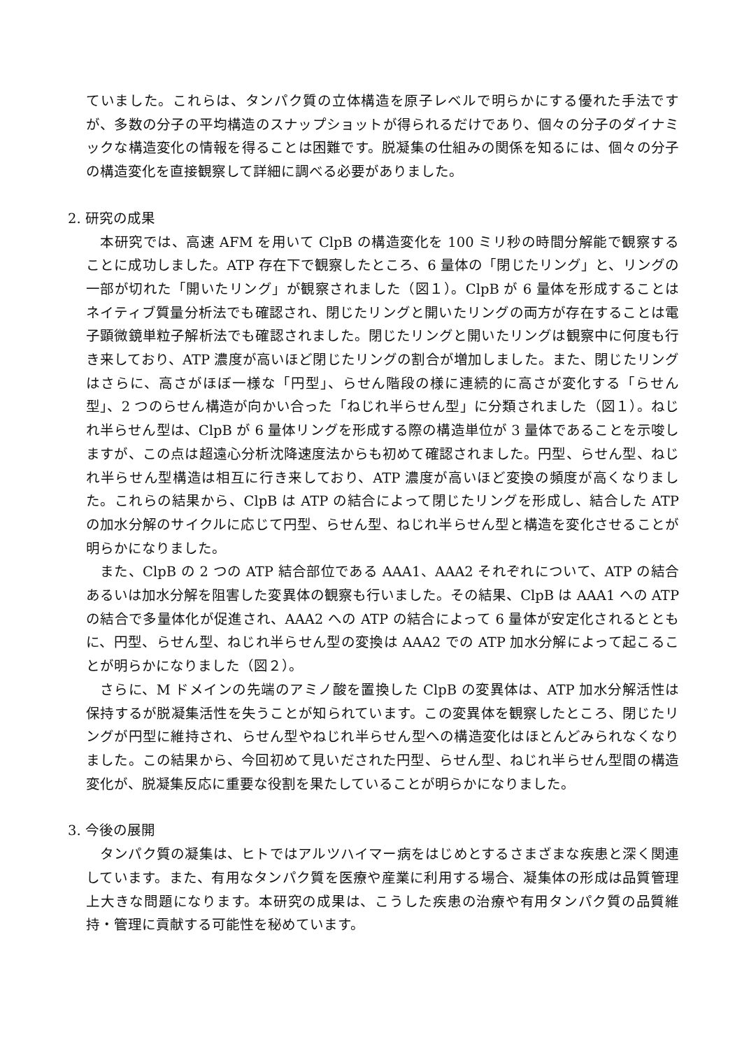ていました。これらは、タンパク質の立体構造を原子レベルで明らかにする優れた手法ですが、多数の分子の平均構造のスナップショットが得られるだけであり、個々の分子のダイナミックな構造変化の情報を得ることは困難です。脱凝集の仕組みの関係を知るには、個々の分子の構造変化を直接観察して詳細に調べる必要がありました。
2. 研究の成果
本研究では、高速 AFM を用いて ClpB の構造変化を 100 ミリ秒の時間分解能で観察することに成功しました。ATP 存在下で観察したところ、6 量体の「閉じたリング」と、リングの一部が切れた「開いたリング」が観察されました（図１）。ClpB が 6 量体を形成することはネイティブ質量分析法でも確認され、閉じたリングと開いたリングの両方が存在することは電子顕微鏡単粒子解析法でも確認されました。閉じたリングと開いたリングは観察中に何度も行き来しており、ATP 濃度が高いほど閉じたリングの割合が増加しました。また、閉じたリングはさらに、高さがほぼ一様な「円型」、らせん階段の様に連続的に高さが変化する「らせん型」、2 つのらせん構造が向かい合った「ねじれ半らせん型」に分類されました（図１）。ねじれ半らせん型は、ClpB が 6 量体リングを形成する際の構造単位が 3 量体であることを示唆しますが、この点は超遠心分析沈降速度法からも初めて確認されました。円型、らせん型、ねじれ半らせん型構造は相互に行き来しており、ATP 濃度が高いほど変換の頻度が高くなりました。これらの結果から、ClpB は ATP の結合によって閉じたリングを形成し、結合した ATP の加水分解のサイクルに応じて円型、らせん型、ねじれ半らせん型と構造を変化させることが明らかになりました。
また、ClpB の 2 つの ATP 結合部位である AAA1、AAA2 それぞれについて、ATP の結合あるいは加水分解を阻害した変異体の観察も行いました。その結果、ClpB は AAA1 への ATP の結合で多量体化が促進され、AAA2 への ATP の結合によって 6 量体が安定化されるとともに、円型、らせん型、ねじれ半らせん型の変換は AAA2 での ATP 加水分解によって起こることが明らかになりました（図２）。
さらに、M ドメインの先端のアミノ酸を置換した ClpB の変異体は、ATP 加水分解活性は保持するが脱凝集活性を失うことが知られています。この変異体を観察したところ、閉じたリングが円型に維持され、らせん型やねじれ半らせん型への構造変化はほとんどみられなくなりました。この結果から、今回初めて見いだされた円型、らせん型、ねじれ半らせん型間の構造変化が、脱凝集反応に重要な役割を果たしていることが明らかになりました。
3. 今後の展開
タンパク質の凝集は、ヒトではアルツハイマー病をはじめとするさまざまな疾患と深く関連しています。また、有用なタンパク質を医療や産業に利用する場合、凝集体の形成は品質管理上大きな問題になります。本研究の成果は、こうした疾患の治療や有用タンパク質の品質維持・管理に貢献する可能性を秘めています。